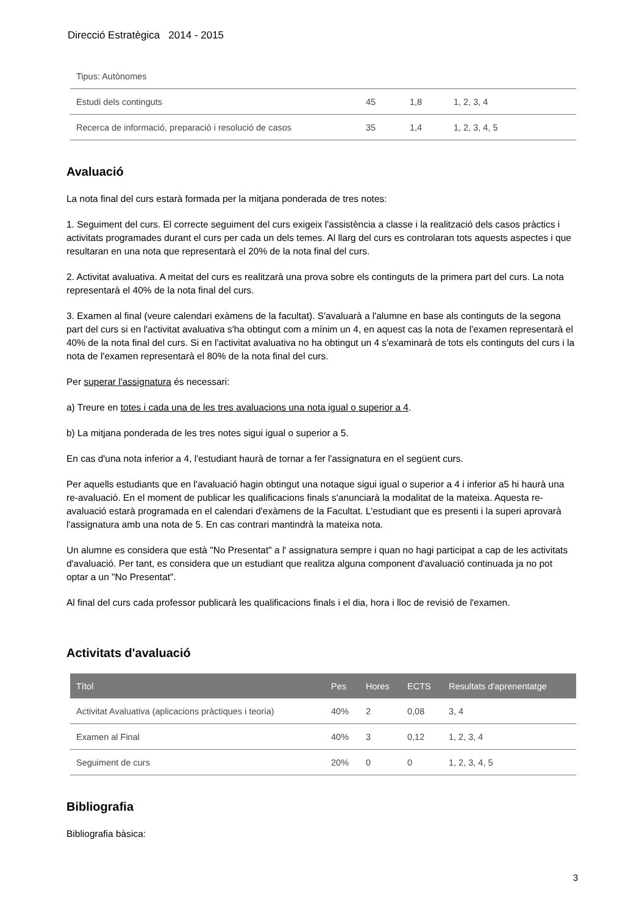Direcció Estratègica 2014 - 2015
| Tipus: Autònomes | | | |
| Estudi dels continguts | 45 | 1,8 | 1, 2, 3, 4 |
| Recerca de informació, preparació i resolució de casos | 35 | 1,4 | 1, 2, 3, 4, 5 |
Avaluació
La nota final del curs estarà formada per la mitjana ponderada de tres notes:
1. Seguiment del curs. El correcte seguiment del curs exigeix l'assistència a classe i la realització dels casos pràctics i activitats programades durant el curs per cada un dels temes. Al llarg del curs es controlaran tots aquests aspectes i que resultaran en una nota que representarà el 20% de la nota final del curs.
2. Activitat avaluativa. A meitat del curs es realitzarà una prova sobre els continguts de la primera part del curs. La nota representarà el 40% de la nota final del curs.
3. Examen al final (veure calendari exàmens de la facultat). S'avaluarà a l'alumne en base als continguts de la segona part del curs si en l'activitat avaluativa s'ha obtingut com a mínim un 4, en aquest cas la nota de l'examen representarà el 40% de la nota final del curs. Si en l'activitat avaluativa no ha obtingut un 4 s'examinarà de tots els continguts del curs i la nota de l'examen representarà el 80% de la nota final del curs.
Per superar l'assignatura és necessari:
a) Treure en totes i cada una de les tres avaluacions una nota igual o superior a 4.
b) La mitjana ponderada de les tres notes sigui igual o superior a 5.
En cas d'una nota inferior a 4, l'estudiant haurà de tornar a fer l'assignatura en el següent curs.
Per aquells estudiants que en l'avaluació hagin obtingut una notaque sigui igual o superior a 4 i inferior a5 hi haurà una re-avaluació. En el moment de publicar les qualificacions finals s'anunciarà la modalitat de la mateixa. Aquesta re-avaluació estarà programada en el calendari d'exàmens de la Facultat. L'estudiant que es presenti i la superi aprovarà l'assignatura amb una nota de 5. En cas contrari mantindrà la mateixa nota.
Un alumne es considera que està "No Presentat" a l' assignatura sempre i quan no hagi participat a cap de les activitats d'avaluació. Per tant, es considera que un estudiant que realitza alguna component d'avaluació continuada ja no pot optar a un "No Presentat".
Al final del curs cada professor publicarà les qualificacions finals i el dia, hora i lloc de revisió de l'examen.
Activitats d'avaluació
| Títol | Pes | Hores | ECTS | Resultats d'aprenentatge |
| --- | --- | --- | --- | --- |
| Activitat Avaluativa (aplicacions pràctiques i teoria) | 40% | 2 | 0,08 | 3, 4 |
| Examen al Final | 40% | 3 | 0,12 | 1, 2, 3, 4 |
| Seguiment de curs | 20% | 0 | 0 | 1, 2, 3, 4, 5 |
Bibliografia
Bibliografia bàsica:
3